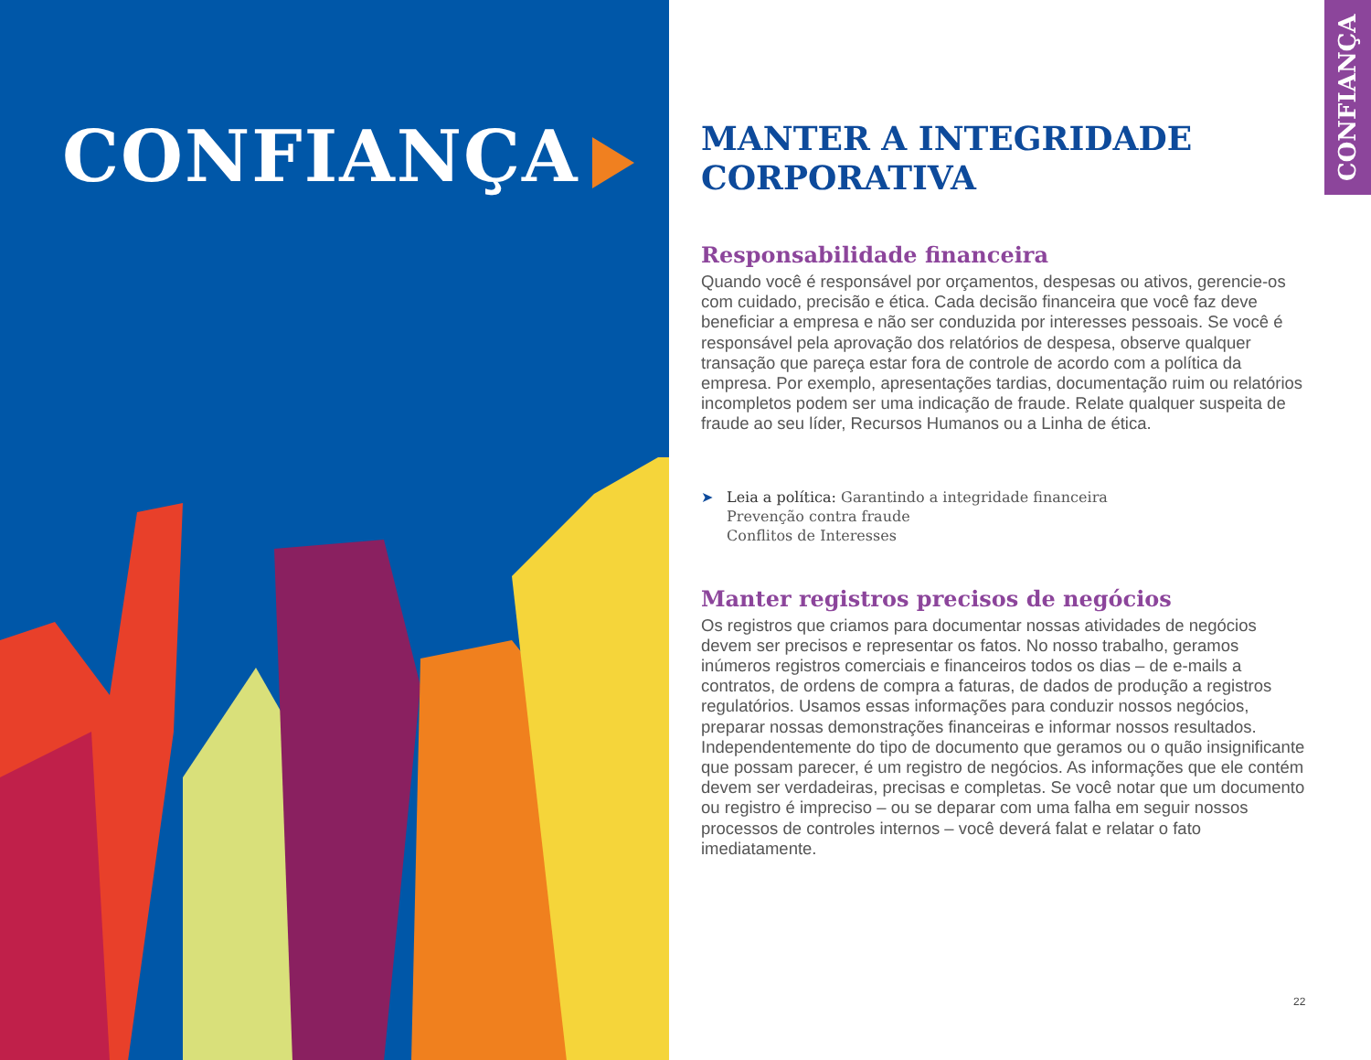CONFIANÇA
CONFIANÇA
MANTER A INTEGRIDADE
CORPORATIVA
Responsabilidade financeira
Quando você é responsável por orçamentos, despesas ou ativos, gerencie-os com cuidado, precisão e ética. Cada decisão financeira que você faz deve beneficiar a empresa e não ser conduzida por interesses pessoais. Se você é responsável pela aprovação dos relatórios de despesa, observe qualquer transação que pareça estar fora de controle de acordo com a política da empresa. Por exemplo, apresentações tardias, documentação ruim ou relatórios incompletos podem ser uma indicação de fraude. Relate qualquer suspeita de fraude ao seu líder, Recursos Humanos ou a Linha de ética.
➤ Leia a política: Garantindo a integridade financeira
Prevenção contra fraude
Conflitos de Interesses
Manter registros precisos de negócios
Os registros que criamos para documentar nossas atividades de negócios devem ser precisos e representar os fatos. No nosso trabalho, geramos inúmeros registros comerciais e financeiros todos os dias – de e-mails a contratos, de ordens de compra a faturas, de dados de produção a registros regulatórios. Usamos essas informações para conduzir nossos negócios, preparar nossas demonstrações financeiras e informar nossos resultados. Independentemente do tipo de documento que geramos ou o quão insignificante que possam parecer, é um registro de negócios. As informações que ele contém devem ser verdadeiras, precisas e completas. Se você notar que um documento ou registro é impreciso – ou se deparar com uma falha em seguir nossos processos de controles internos – você deverá falat e relatar o fato imediatamente.
22